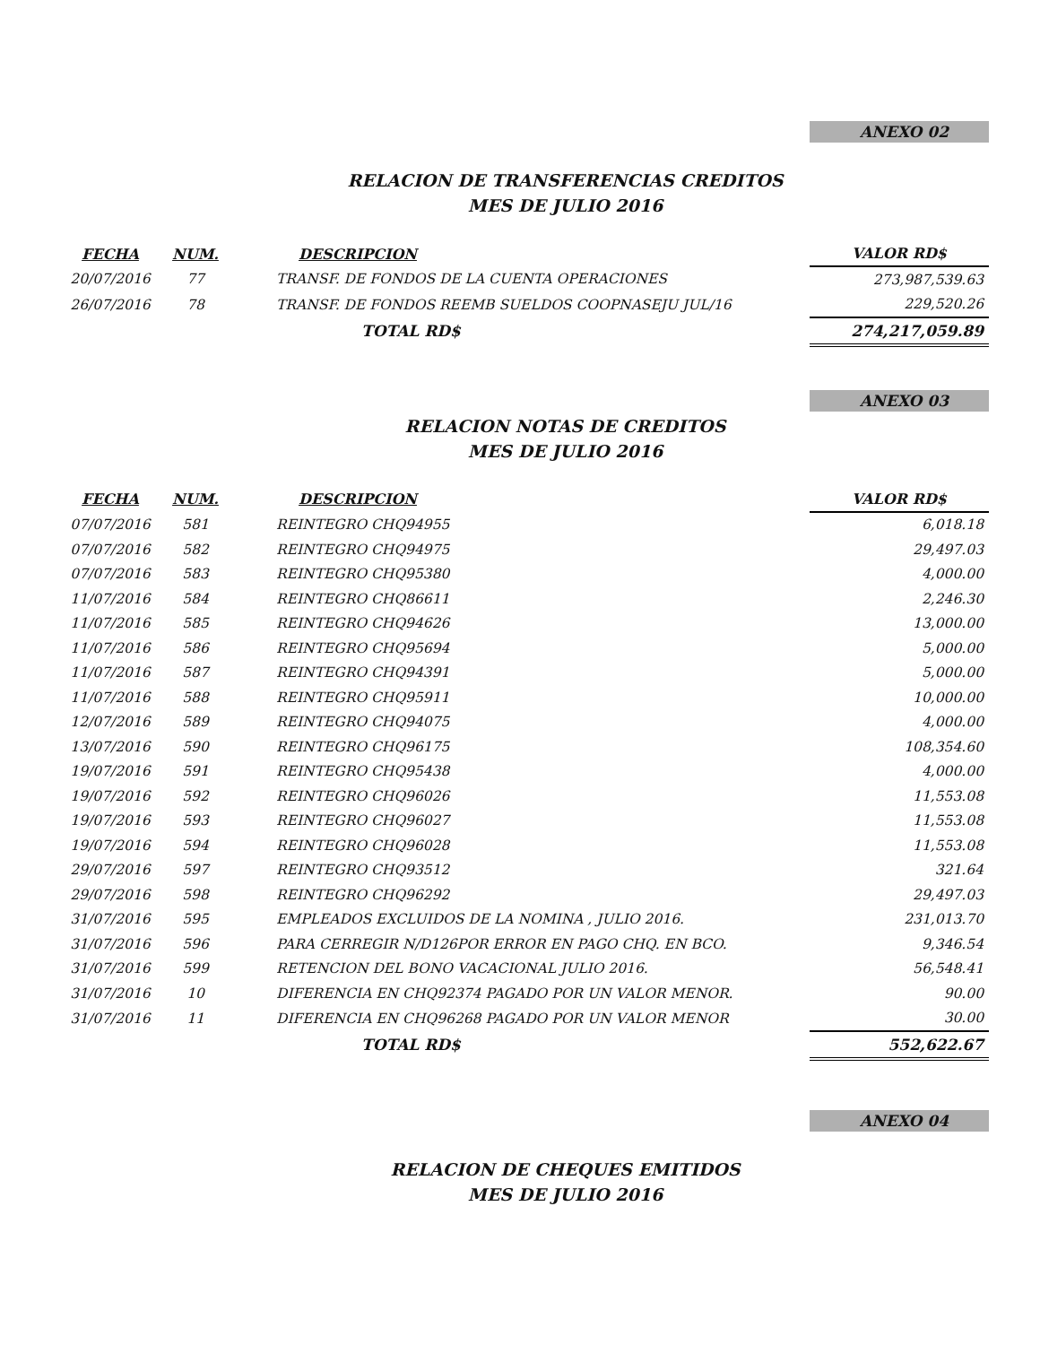ANEXO 02
RELACION DE TRANSFERENCIAS CREDITOS
MES DE JULIO 2016
| FECHA | NUM. | DESCRIPCION | VALOR RD$ |
| --- | --- | --- | --- |
| 20/07/2016 | 77 | TRANSF. DE FONDOS DE LA CUENTA OPERACIONES | 273,987,539.63 |
| 26/07/2016 | 78 | TRANSF. DE FONDOS REEMB SUELDOS COOPNASEJU JUL/16 | 229,520.26 |
| | | TOTAL RD$ | 274,217,059.89 |
ANEXO 03
RELACION NOTAS DE CREDITOS
MES DE JULIO 2016
| FECHA | NUM. | DESCRIPCION | VALOR RD$ |
| --- | --- | --- | --- |
| 07/07/2016 | 581 | REINTEGRO CHQ94955 | 6,018.18 |
| 07/07/2016 | 582 | REINTEGRO CHQ94975 | 29,497.03 |
| 07/07/2016 | 583 | REINTEGRO CHQ95380 | 4,000.00 |
| 11/07/2016 | 584 | REINTEGRO CHQ86611 | 2,246.30 |
| 11/07/2016 | 585 | REINTEGRO CHQ94626 | 13,000.00 |
| 11/07/2016 | 586 | REINTEGRO CHQ95694 | 5,000.00 |
| 11/07/2016 | 587 | REINTEGRO CHQ94391 | 5,000.00 |
| 11/07/2016 | 588 | REINTEGRO CHQ95911 | 10,000.00 |
| 12/07/2016 | 589 | REINTEGRO CHQ94075 | 4,000.00 |
| 13/07/2016 | 590 | REINTEGRO CHQ96175 | 108,354.60 |
| 19/07/2016 | 591 | REINTEGRO CHQ95438 | 4,000.00 |
| 19/07/2016 | 592 | REINTEGRO CHQ96026 | 11,553.08 |
| 19/07/2016 | 593 | REINTEGRO CHQ96027 | 11,553.08 |
| 19/07/2016 | 594 | REINTEGRO CHQ96028 | 11,553.08 |
| 29/07/2016 | 597 | REINTEGRO CHQ93512 | 321.64 |
| 29/07/2016 | 598 | REINTEGRO CHQ96292 | 29,497.03 |
| 31/07/2016 | 595 | EMPLEADOS EXCLUIDOS DE LA NOMINA , JULIO 2016. | 231,013.70 |
| 31/07/2016 | 596 | PARA CERREGIR N/D126POR ERROR EN PAGO CHQ. EN BCO. | 9,346.54 |
| 31/07/2016 | 599 | RETENCION DEL BONO VACACIONAL JULIO 2016. | 56,548.41 |
| 31/07/2016 | 10 | DIFERENCIA EN CHQ92374 PAGADO POR UN VALOR MENOR. | 90.00 |
| 31/07/2016 | 11 | DIFERENCIA EN CHQ96268 PAGADO POR UN VALOR MENOR | 30.00 |
| | | TOTAL RD$ | 552,622.67 |
ANEXO 04
RELACION DE CHEQUES EMITIDOS
MES DE JULIO 2016